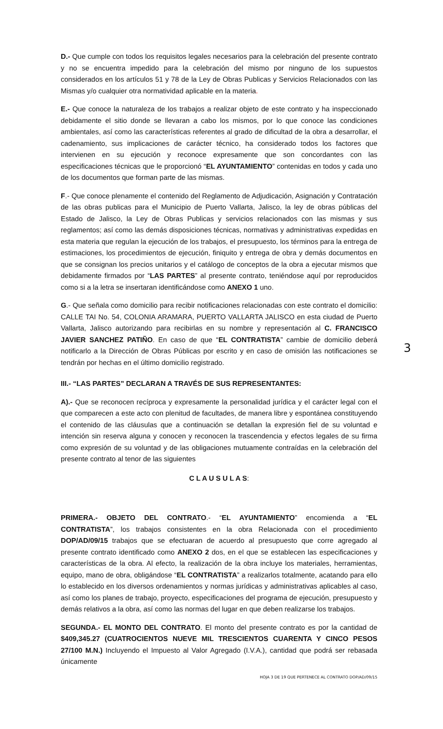D.- Que cumple con todos los requisitos legales necesarios para la celebración del presente contrato y no se encuentra impedido para la celebración del mismo por ninguno de los supuestos considerados en los artículos 51 y 78 de la Ley de Obras Publicas y Servicios Relacionados con las Mismas y/o cualquier otra normatividad aplicable en la materia.
E.- Que conoce la naturaleza de los trabajos a realizar objeto de este contrato y ha inspeccionado debidamente el sitio donde se llevaran a cabo los mismos, por lo que conoce las condiciones ambientales, así como las características referentes al grado de dificultad de la obra a desarrollar, el cadenamiento, sus implicaciones de carácter técnico, ha considerado todos los factores que intervienen en su ejecución y reconoce expresamente que son concordantes con las especificaciones técnicas que le proporcionó “EL AYUNTAMIENTO” contenidas en todos y cada uno de los documentos que forman parte de las mismas.
F.- Que conoce plenamente el contenido del Reglamento de Adjudicación, Asignación y Contratación de las obras publicas para el Municipio de Puerto Vallarta, Jalisco, la ley de obras públicas del Estado de Jalisco, la Ley de Obras Publicas y servicios relacionados con las mismas y sus reglamentos; así como las demás disposiciones técnicas, normativas y administrativas expedidas en esta materia que regulan la ejecución de los trabajos, el presupuesto, los términos para la entrega de estimaciones, los procedimientos de ejecución, finiquito y entrega de obra y demás documentos en que se consignan los precios unitarios y el catálogo de conceptos de la obra a ejecutar mismos que debidamente firmados por “LAS PARTES” al presente contrato, teniéndose aquí por reproducidos como si a la letra se insertaran identificándose como ANEXO 1 uno.
G.- Que señala como domicilio para recibir notificaciones relacionadas con este contrato el domicilio: CALLE TAI No. 54, COLONIA ARAMARA, PUERTO VALLARTA JALISCO en esta ciudad de Puerto Vallarta, Jalisco autorizando para recibirlas en su nombre y representación al C. FRANCISCO JAVIER SANCHEZ PATIÑO. En caso de que “EL CONTRATISTA” cambie de domicilio deberá notificarlo a la Dirección de Obras Públicas por escrito y en caso de omisión las notificaciones se tendrán por hechas en el último domicilio registrado.
III.- “LAS PARTES” DECLARAN A TRAVÉS DE SUS REPRESENTANTES:
A).- Que se reconocen recíproca y expresamente la personalidad jurídica y el carácter legal con el que comparecen a este acto con plenitud de facultades, de manera libre y espontánea constituyendo el contenido de las cláusulas que a continuación se detallan la expresión fiel de su voluntad e intención sin reserva alguna y conocen y reconocen la trascendencia y efectos legales de su firma como expresión de su voluntad y de las obligaciones mutuamente contraídas en la celebración del presente contrato al tenor de las siguientes
C L A U S U L A S:
PRIMERA.- OBJETO DEL CONTRATO.- “EL AYUNTAMIENTO” encomienda a “EL CONTRATISTA”, los trabajos consistentes en la obra Relacionada con el procedimiento DOP/AD/09/15 trabajos que se efectuaran de acuerdo al presupuesto que corre agregado al presente contrato identificado como ANEXO 2 dos, en el que se establecen las especificaciones y características de la obra. Al efecto, la realización de la obra incluye los materiales, herramientas, equipo, mano de obra, obligándose “EL CONTRATISTA” a realizarlos totalmente, acatando para ello lo establecido en los diversos ordenamientos y normas jurídicas y administrativas aplicables al caso, así como los planes de trabajo, proyecto, especificaciones del programa de ejecución, presupuesto y demás relativos a la obra, así como las normas del lugar en que deben realizarse los trabajos.
SEGUNDA.- EL MONTO DEL CONTRATO. El monto del presente contrato es por la cantidad de $409,345.27 (CUATROCIENTOS NUEVE MIL TRESCIENTOS CUARENTA Y CINCO PESOS 27/100 M.N.) Incluyendo el Impuesto al Valor Agregado (I.V.A.), cantidad que podrá ser rebasada únicamente
HOJA 3 DE 19 QUE PERTENECE AL CONTRATO DOP/AD/09/15
3